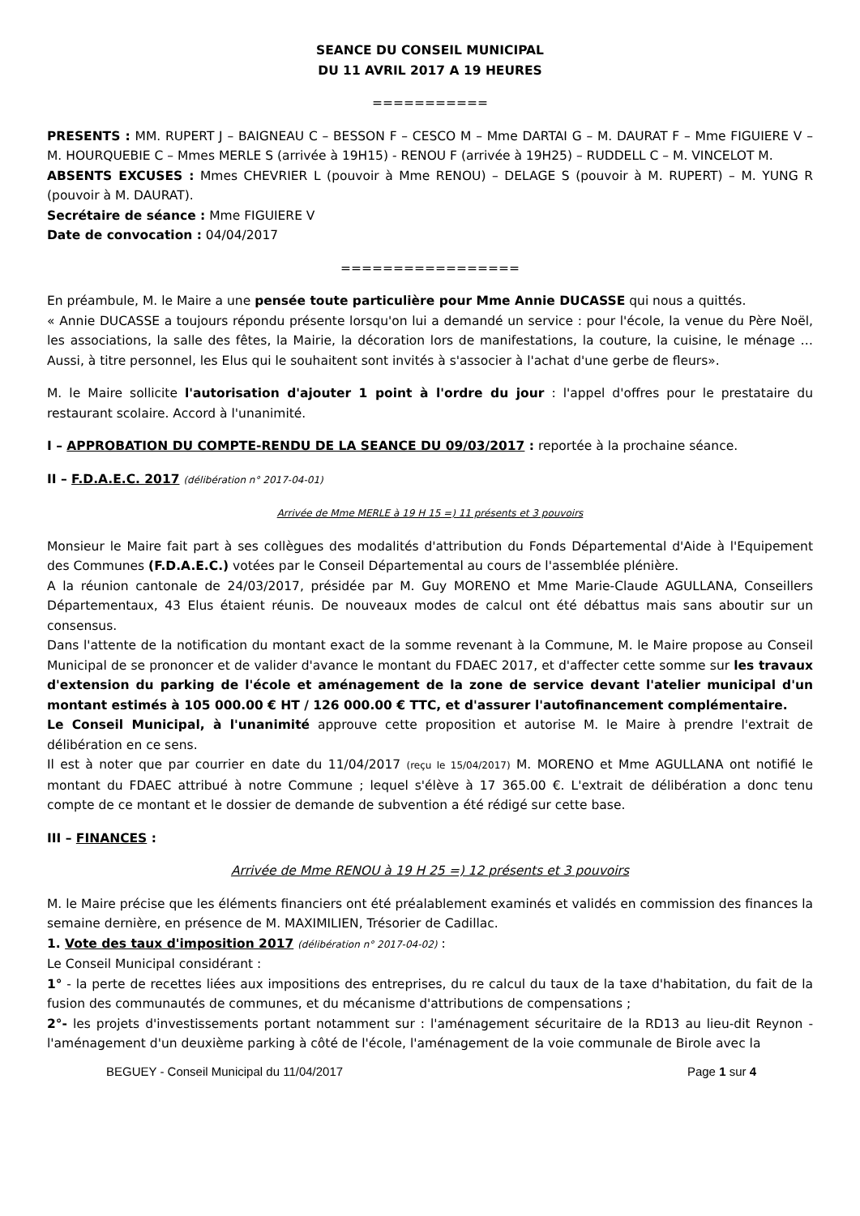SEANCE DU CONSEIL MUNICIPAL
DU 11 AVRIL 2017 A 19 HEURES
===========
PRESENTS : MM. RUPERT J – BAIGNEAU C – BESSON F – CESCO M – Mme DARTAI G – M. DAURAT F – Mme FIGUIERE V – M. HOURQUEBIE C – Mmes MERLE S (arrivée à 19H15) - RENOU F (arrivée à 19H25) – RUDDELL C – M. VINCELOT M.
ABSENTS EXCUSES : Mmes CHEVRIER L (pouvoir à Mme RENOU) – DELAGE S (pouvoir à M. RUPERT) – M. YUNG R (pouvoir à M. DAURAT).
Secrétaire de séance : Mme FIGUIERE V
Date de convocation : 04/04/2017
=================
En préambule, M. le Maire a une pensée toute particulière pour Mme Annie DUCASSE qui nous a quittés.
« Annie DUCASSE a toujours répondu présente lorsqu'on lui a demandé un service : pour l'école, la venue du Père Noël, les associations, la salle des fêtes, la Mairie, la décoration lors de manifestations, la couture, la cuisine, le ménage … Aussi, à titre personnel, les Elus qui le souhaitent sont invités à s'associer à l'achat d'une gerbe de fleurs».
M. le Maire sollicite l'autorisation d'ajouter 1 point à l'ordre du jour : l'appel d'offres pour le prestataire du restaurant scolaire. Accord à l'unanimité.
I – APPROBATION DU COMPTE-RENDU DE LA SEANCE DU 09/03/2017 : reportée à la prochaine séance.
II – F.D.A.E.C. 2017 (délibération n° 2017-04-01)
Arrivée de Mme MERLE à 19 H 15 =) 11 présents et 3 pouvoirs
Monsieur le Maire fait part à ses collègues des modalités d'attribution du Fonds Départemental d'Aide à l'Equipement des Communes (F.D.A.E.C.) votées par le Conseil Départemental au cours de l'assemblée plénière.
A la réunion cantonale de 24/03/2017, présidée par M. Guy MORENO et Mme Marie-Claude AGULLANA, Conseillers Départementaux, 43 Elus étaient réunis. De nouveaux modes de calcul ont été débattus mais sans aboutir sur un consensus.
Dans l'attente de la notification du montant exact de la somme revenant à la Commune, M. le Maire propose au Conseil Municipal de se prononcer et de valider d'avance le montant du FDAEC 2017, et d'affecter cette somme sur les travaux d'extension du parking de l'école et aménagement de la zone de service devant l'atelier municipal d'un montant estimés à 105 000.00 € HT / 126 000.00 € TTC, et d'assurer l'autofinancement complémentaire.
Le Conseil Municipal, à l'unanimité approuve cette proposition et autorise M. le Maire à prendre l'extrait de délibération en ce sens.
Il est à noter que par courrier en date du 11/04/2017 (reçu le 15/04/2017) M. MORENO et Mme AGULLANA ont notifié le montant du FDAEC attribué à notre Commune ; lequel s'élève à 17 365.00 €. L'extrait de délibération a donc tenu compte de ce montant et le dossier de demande de subvention a été rédigé sur cette base.
III – FINANCES :
Arrivée de Mme RENOU à 19 H 25 =) 12 présents et 3 pouvoirs
M. le Maire précise que les éléments financiers ont été préalablement examinés et validés en commission des finances la semaine dernière, en présence de M. MAXIMILIEN, Trésorier de Cadillac.
1. Vote des taux d'imposition 2017 (délibération n° 2017-04-02) :
Le Conseil Municipal considérant :
1° - la perte de recettes liées aux impositions des entreprises, du re calcul du taux de la taxe d'habitation, du fait de la fusion des communautés de communes, et du mécanisme d'attributions de compensations ;
2°- les projets d'investissements portant notamment sur : l'aménagement sécuritaire de la RD13 au lieu-dit Reynon - l'aménagement d'un deuxième parking à côté de l'école, l'aménagement de la voie communale de Birole avec la
BEGUEY - Conseil Municipal du 11/04/2017 Page 1 sur 4